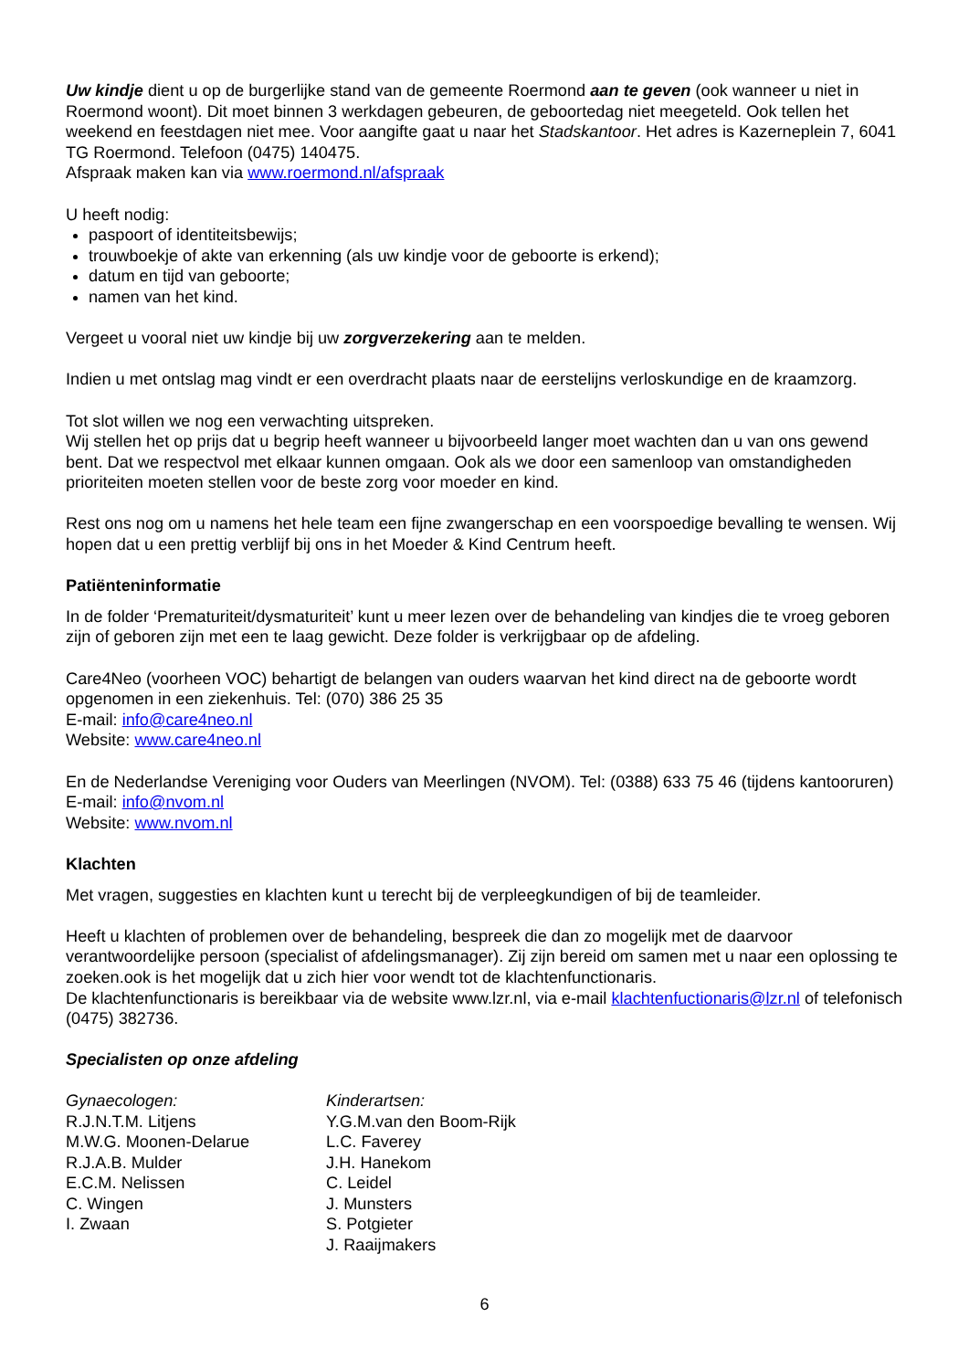Uw kindje dient u op de burgerlijke stand van de gemeente Roermond aan te geven (ook wanneer u niet in Roermond woont). Dit moet binnen 3 werkdagen gebeuren, de geboortedag niet meegeteld. Ook tellen het weekend en feestdagen niet mee. Voor aangifte gaat u naar het Stadskantoor. Het adres is Kazerneplein 7, 6041 TG Roermond. Telefoon (0475) 140475.
Afspraak maken kan via www.roermond.nl/afspraak
U heeft nodig:
paspoort of identiteitsbewijs;
trouwboekje of akte van erkenning (als uw kindje voor de geboorte is erkend);
datum en tijd van geboorte;
namen van het kind.
Vergeet u vooral niet uw kindje bij uw zorgverzekering aan te melden.
Indien u met ontslag mag vindt er een overdracht plaats naar de eerstelijns verloskundige en de kraamzorg.
Tot slot willen we nog een verwachting uitspreken.
Wij stellen het op prijs dat u begrip heeft wanneer u bijvoorbeeld langer moet wachten dan u van ons gewend bent. Dat we respectvol met elkaar kunnen omgaan. Ook als we door een samenloop van omstandigheden prioriteiten moeten stellen voor de beste zorg voor moeder en kind.
Rest ons nog om u namens het hele team een fijne zwangerschap en een voorspoedige bevalling te wensen. Wij hopen dat u een prettig verblijf bij ons in het Moeder & Kind Centrum heeft.
Patiënteninformatie
In de folder ‘Prematuriteit/dysmaturiteit’ kunt u meer lezen over de behandeling van kindjes die te vroeg geboren zijn of geboren zijn met een te laag gewicht. Deze folder is verkrijgbaar op de afdeling.
Care4Neo (voorheen VOC) behartigt de belangen van ouders waarvan het kind direct na de geboorte wordt opgenomen in een ziekenhuis. Tel: (070) 386 25 35
E-mail: info@care4neo.nl
Website: www.care4neo.nl
En de Nederlandse Vereniging voor Ouders van Meerlingen (NVOM). Tel: (0388) 633 75 46 (tijdens kantooruren)
E-mail: info@nvom.nl
Website: www.nvom.nl
Klachten
Met vragen, suggesties en klachten kunt u terecht bij de verpleegkundigen of bij de teamleider.
Heeft u klachten of problemen over de behandeling, bespreek die dan zo mogelijk met de daarvoor verantwoordelijke persoon (specialist of afdelingsmanager). Zij zijn bereid om samen met u naar een oplossing te zoeken.ook is het mogelijk dat u zich hier voor wendt tot de klachtenfunctionaris.
De klachtenfunctionaris is bereikbaar via de website www.lzr.nl, via e-mail klachtenfuctionaris@lzr.nl of telefonisch (0475) 382736.
Specialisten op onze afdeling
Gynaecologen:
R.J.N.T.M. Litjens
M.W.G. Moonen-Delarue
R.J.A.B. Mulder
E.C.M. Nelissen
C. Wingen
I. Zwaan
Kinderartsen:
Y.G.M.van den Boom-Rijk
L.C. Faverey
J.H. Hanekom
C. Leidel
J. Munsters
S. Potgieter
J. Raaijmakers
6